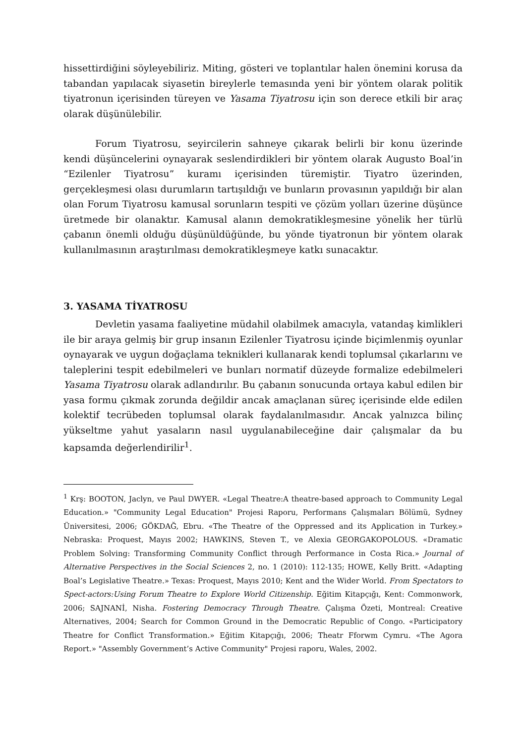hissettirdiğini söyleyebiliriz. Miting, gösteri ve toplantılar halen önemini korusa da tabandan yapılacak siyasetin bireylerle temasında yeni bir yöntem olarak politik tiyatronun içerisinden türeyen ve Yasama Tiyatrosu için son derece etkili bir araç olarak düşünülebilir.
Forum Tiyatrosu, seyircilerin sahneye çıkarak belirli bir konu üzerinde kendi düşüncelerini oynayarak seslendirdikleri bir yöntem olarak Augusto Boal’in “Ezilenler Tiyatrosu” kuramı içerisinden türemiştir. Tiyatro üzerinden, gerçekleşmesi olası durumların tartışıldığı ve bunların provasının yapıldığı bir alan olan Forum Tiyatrosu kamusal sorunların tespiti ve çözüm yolları üzerine düşünce üretmede bir olanaktır. Kamusal alanın demokratikleşmesine yönelik her türlü çabanın önemli olduğu düşünüldüğünde, bu yönde tiyatronun bir yöntem olarak kullanılmasının araştırılması demokratikleşmeye katkı sunacaktır.
3. YASAMA TİYATROSU
Devletin yasama faaliyetine müdahil olabilmek amacıyla, vatandaş kimlikleri ile bir araya gelmiş bir grup insanın Ezilenler Tiyatrosu içinde biçimlenmiş oyunlar oynayarak ve uygun doğaçlama teknikleri kullanarak kendi toplumsal çıkarlarını ve taleplerini tespit edebilmeleri ve bunları normatif düzeyde formalize edebilmeleri Yasama Tiyatrosu olarak adlandırılır. Bu çabanın sonucunda ortaya kabul edilen bir yasa formu çıkmak zorunda değildir ancak amaçlanan süreç içerisinde elde edilen kolektif tecrübeden toplumsal olarak faydalanılmasıdır. Ancak yalnızca bilinç yükseltme yahut yasaların nasıl uygulanabileceğine dair çalışmalar da bu kapsamda değerlendirilir<sup>1</sup>.
<sup>1</sup> Krş: BOOTON, Jaclyn, ve Paul DWYER. «Legal Theatre:A theatre-based approach to Community Legal Education.» "Community Legal Education" Projesi Raporu, Performans Çalışmaları Bölümü, Sydney Üniversitesi, 2006; GÖKDAĞ, Ebru. «The Theatre of the Oppressed and its Application in Turkey.» Nebraska: Proquest, Mayıs 2002; HAWKINS, Steven T., ve Alexia GEORGAKOPOLOUS. «Dramatic Problem Solving: Transforming Community Conflict through Performance in Costa Rica.» Journal of Alternative Perspectives in the Social Sciences 2, no. 1 (2010): 112-135; HOWE, Kelly Britt. «Adapting Boal’s Legislative Theatre.» Texas: Proquest, Mayıs 2010; Kent and the Wider World. From Spectators to Spect-actors:Using Forum Theatre to Explore World Citizenship. Eğitim Kitapçığı, Kent: Commonwork, 2006; SAJNANİ, Nisha. Fostering Democracy Through Theatre. Çalışma Özeti, Montreal: Creative Alternatives, 2004; Search for Common Ground in the Democratic Republic of Congo. «Participatory Theatre for Conflict Transformation.» Eğitim Kitapçığı, 2006; Theatr Fforwm Cymru. «The Agora Report.» "Assembly Government’s Active Community" Projesi raporu, Wales, 2002.